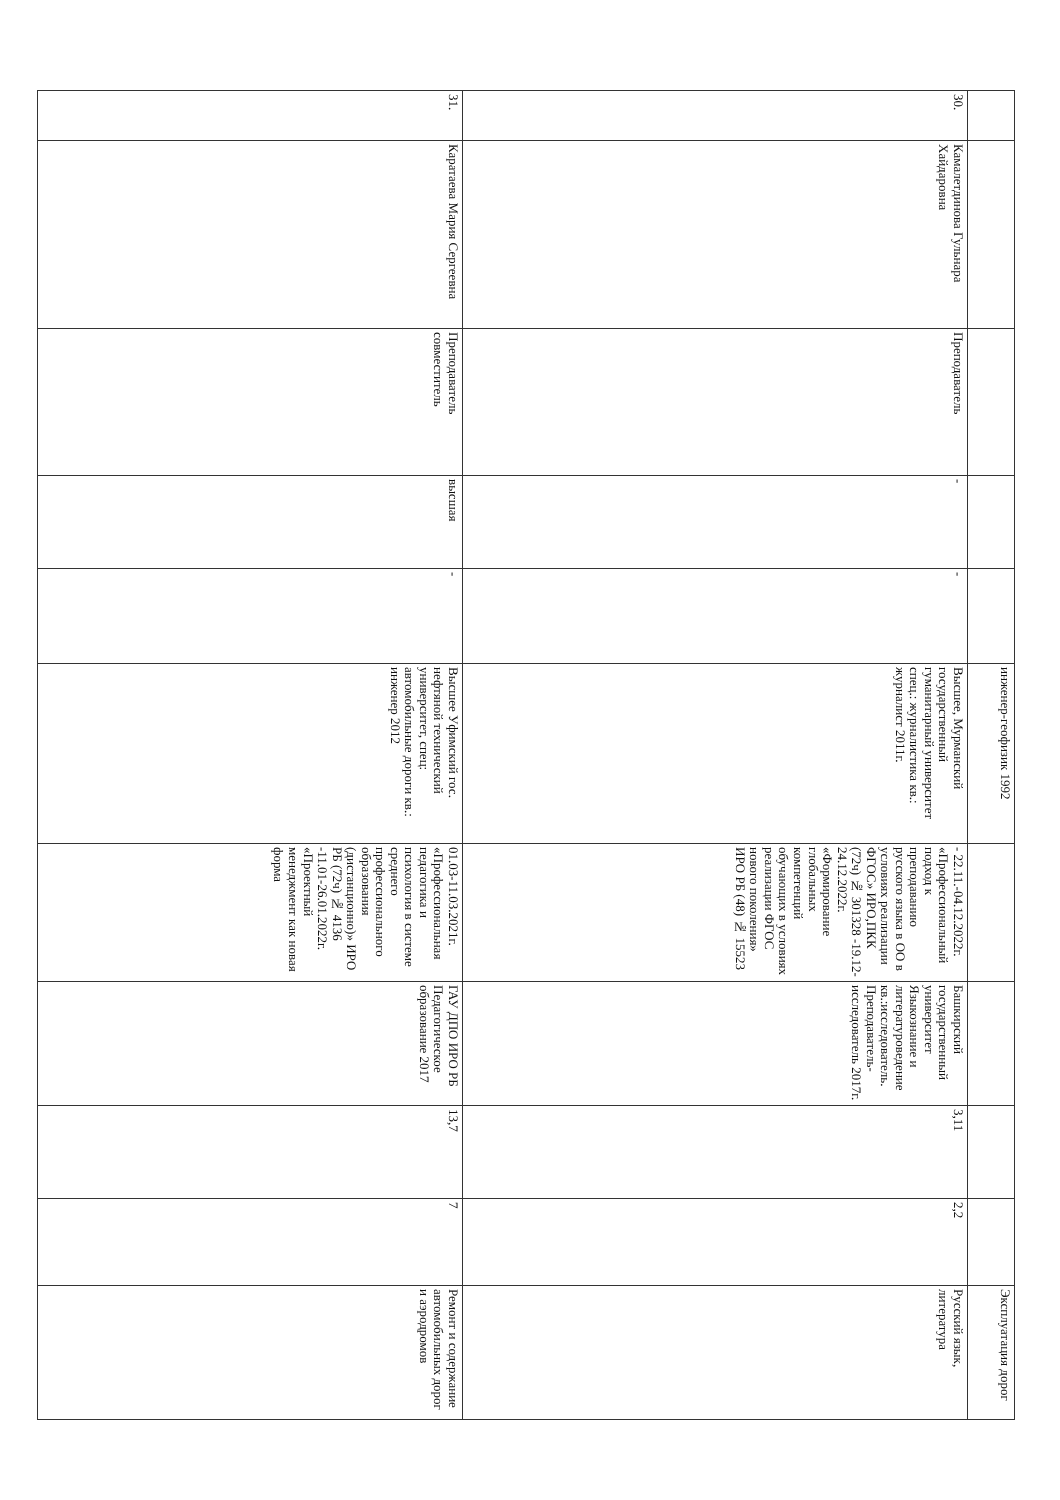| | | | | | инженер-геофизик 1992 | | | | | Эксплуатация дорог |
| 30. | Камалетдинова Гульнара Хайдаровна | Преподаватель | - | - | Высшее, Мурманский государственный гуманитарный университет спец.: журналистика кв.: журналист 2011г. | - 22.11.-04.12.2022г. «Профессиональный подход к преподаванию русского языка в ОО в условиях реализации ФГОС» ИРО,ПКК (72ч) № 301328 -19.12-24.12.2022г. «Формирование глобальных компетенций обучающих в условиях реализации ФГОС нового поколения» ИРО РБ (48) № 15523 | Башкирский государственный университет Языкознание и литературоведение кв.:исследователь. Преподаватель-исследователь 2017г. | 3,11 | 2,2 | Русский язык, литература |
| 31. | Каратаева Мария Сергеевна | Преподаватель совместитель | высшая | - | Высшее Уфимский гос. нефтяной технический университет, спец: автомобильные дороги кв.: инженер 2012 | 01.03-11.03.2021г. «Профессиональная педагогика и психология в системе среднего профессионального образования (дистанционно)» ИРО РБ (72ч) № 4136 -11.01-26.01.2022г. «Проектный менеджмент как новая форма | ГАУ ДПО ИРО РБ Педагогическое образование 2017 | 13,7 | 7 | Ремонт и содержание автомобильных дорог и аэродромов |